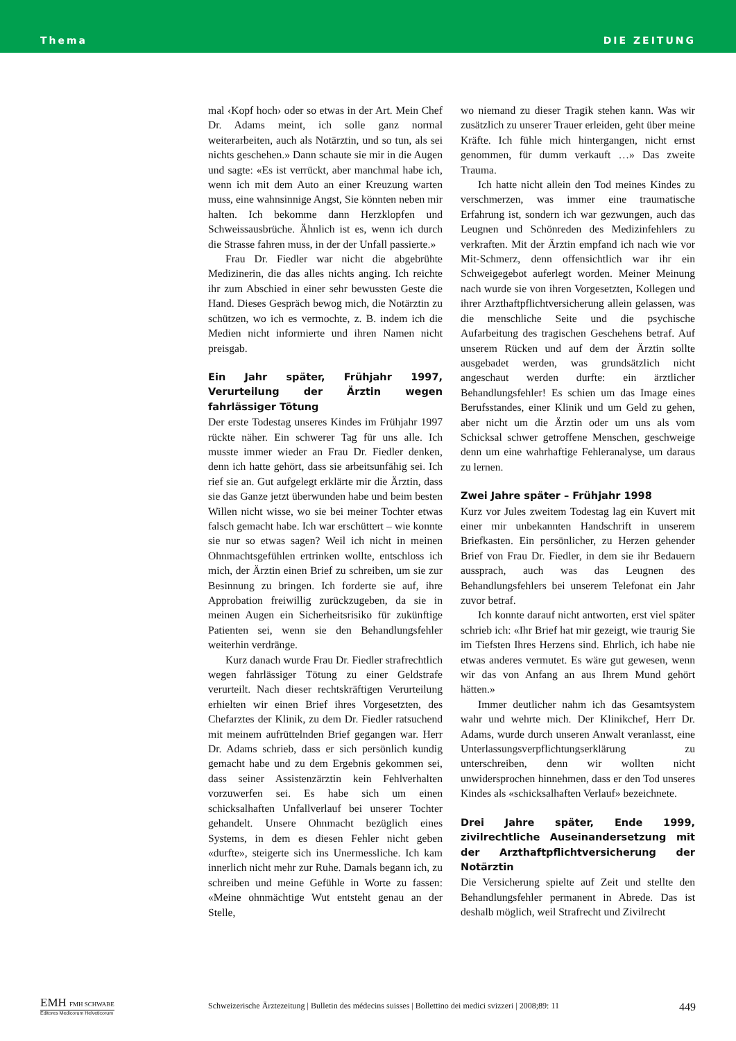Thema DIE ZEITUNG
mal ‹Kopf hoch› oder so etwas in der Art. Mein Chef Dr. Adams meint, ich solle ganz normal weiterarbeiten, auch als Notärztin, und so tun, als sei nichts geschehen.» Dann schaute sie mir in die Augen und sagte: «Es ist verrückt, aber manchmal habe ich, wenn ich mit dem Auto an einer Kreuzung warten muss, eine wahnsinnige Angst, Sie könnten neben mir halten. Ich bekomme dann Herzklopfen und Schweissausbrüche. Ähnlich ist es, wenn ich durch die Strasse fahren muss, in der der Unfall passierte.»
Frau Dr. Fiedler war nicht die abgebrühte Medizinerin, die das alles nichts anging. Ich reichte ihr zum Abschied in einer sehr bewussten Geste die Hand. Dieses Gespräch bewog mich, die Notärztin zu schützen, wo ich es vermochte, z. B. indem ich die Medien nicht informierte und ihren Namen nicht preisgab.
Ein Jahr später, Frühjahr 1997, Verurteilung der Ärztin wegen fahrlässiger Tötung
Der erste Todestag unseres Kindes im Frühjahr 1997 rückte näher. Ein schwerer Tag für uns alle. Ich musste immer wieder an Frau Dr. Fiedler denken, denn ich hatte gehört, dass sie arbeitsunfähig sei. Ich rief sie an. Gut aufgelegt erklärte mir die Ärztin, dass sie das Ganze jetzt überwunden habe und beim besten Willen nicht wisse, wo sie bei meiner Tochter etwas falsch gemacht habe. Ich war erschüttert – wie konnte sie nur so etwas sagen? Weil ich nicht in meinen Ohnmachtsgefühlen ertrinken wollte, entschloss ich mich, der Ärztin einen Brief zu schreiben, um sie zur Besinnung zu bringen. Ich forderte sie auf, ihre Approbation freiwillig zurückzugeben, da sie in meinen Augen ein Sicherheitsrisiko für zukünftige Patienten sei, wenn sie den Behandlungsfehler weiterhin verdränge.
Kurz danach wurde Frau Dr. Fiedler strafrechtlich wegen fahrlässiger Tötung zu einer Geldstrafe verurteilt. Nach dieser rechtskräftigen Verurteilung erhielten wir einen Brief ihres Vorgesetzten, des Chefarztes der Klinik, zu dem Dr. Fiedler ratsuchend mit meinem aufrüttelnden Brief gegangen war. Herr Dr. Adams schrieb, dass er sich persönlich kundig gemacht habe und zu dem Ergebnis gekommen sei, dass seiner Assistenzärztin kein Fehlverhalten vorzuwerfen sei. Es habe sich um einen schicksalhaften Unfallverlauf bei unserer Tochter gehandelt. Unsere Ohnmacht bezüglich eines Systems, in dem es diesen Fehler nicht geben «durfte», steigerte sich ins Unermessliche. Ich kam innerlich nicht mehr zur Ruhe. Damals begann ich, zu schreiben und meine Gefühle in Worte zu fassen: «Meine ohnmächtige Wut entsteht genau an der Stelle,
wo niemand zu dieser Tragik stehen kann. Was wir zusätzlich zu unserer Trauer erleiden, geht über meine Kräfte. Ich fühle mich hintergangen, nicht ernst genommen, für dumm verkauft …» Das zweite Trauma.
Ich hatte nicht allein den Tod meines Kindes zu verschmerzen, was immer eine traumatische Erfahrung ist, sondern ich war gezwungen, auch das Leugnen und Schönreden des Medizinfehlers zu verkraften. Mit der Ärztin empfand ich nach wie vor Mit-Schmerz, denn offensichtlich war ihr ein Schweigegebot auferlegt worden. Meiner Meinung nach wurde sie von ihren Vorgesetzten, Kollegen und ihrer Arzthaftpflichtversicherung allein gelassen, was die menschliche Seite und die psychische Aufarbeitung des tragischen Geschehens betraf. Auf unserem Rücken und auf dem der Ärztin sollte ausgebadet werden, was grundsätzlich nicht angeschaut werden durfte: ein ärztlicher Behandlungsfehler! Es schien um das Image eines Berufsstandes, einer Klinik und um Geld zu gehen, aber nicht um die Ärztin oder um uns als vom Schicksal schwer getroffene Menschen, geschweige denn um eine wahrhaftige Fehleranalyse, um daraus zu lernen.
Zwei Jahre später – Frühjahr 1998
Kurz vor Jules zweitem Todestag lag ein Kuvert mit einer mir unbekannten Handschrift in unserem Briefkasten. Ein persönlicher, zu Herzen gehender Brief von Frau Dr. Fiedler, in dem sie ihr Bedauern aussprach, auch was das Leugnen des Behandlungsfehlers bei unserem Telefonat ein Jahr zuvor betraf.
Ich konnte darauf nicht antworten, erst viel später schrieb ich: «Ihr Brief hat mir gezeigt, wie traurig Sie im Tiefsten Ihres Herzens sind. Ehrlich, ich habe nie etwas anderes vermutet. Es wäre gut gewesen, wenn wir das von Anfang an aus Ihrem Mund gehört hätten.»
Immer deutlicher nahm ich das Gesamtsystem wahr und wehrte mich. Der Klinikchef, Herr Dr. Adams, wurde durch unseren Anwalt veranlasst, eine Unterlassungsverpflichtungserklärung zu unterschreiben, denn wir wollten nicht unwidersprochen hinnehmen, dass er den Tod unseres Kindes als «schicksalhaften Verlauf» bezeichnete.
Drei Jahre später, Ende 1999, zivilrechtliche Auseinandersetzung mit der Arzthaftpflichtversicherung der Notärztin
Die Versicherung spielte auf Zeit und stellte den Behandlungsfehler permanent in Abrede. Das ist deshalb möglich, weil Strafrecht und Zivilrecht
EMH FMH SCHWABE
Editores Medicorum Helveticorum
Schweizerische Ärztezeitung | Bulletin des médecins suisses | Bollettino dei medici svizzeri | 2008;89: 11 449